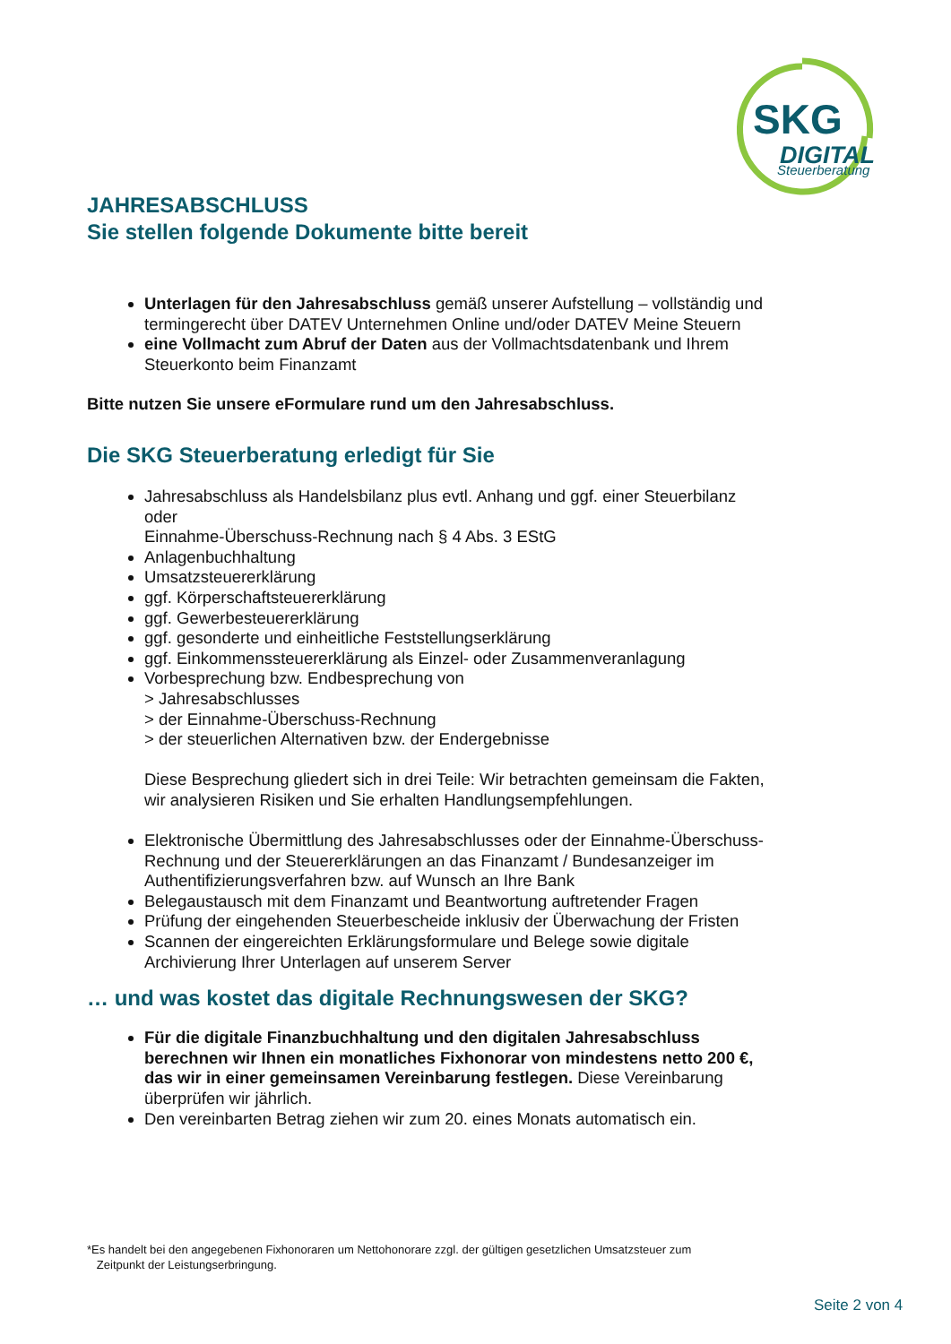SKG
DIGITAL
Steuerberatung
JAHRESABSCHLUSS
Sie stellen folgende Dokumente bitte bereit
Unterlagen für den Jahresabschluss gemäß unserer Aufstellung – vollständig und termingerecht über DATEV Unternehmen Online und/oder DATEV Meine Steuern
eine Vollmacht zum Abruf der Daten aus der Vollmachtsdatenbank und Ihrem Steuerkonto beim Finanzamt
Bitte nutzen Sie unsere eFormulare rund um den Jahresabschluss.
Die SKG Steuerberatung erledigt für Sie
Jahresabschluss als Handelsbilanz plus evtl. Anhang und ggf. einer Steuerbilanz
oder
Einnahme-Überschuss-Rechnung nach § 4 Abs. 3 EStG
Anlagenbuchhaltung
Umsatzsteuererklärung
ggf. Körperschaftsteuererklärung
ggf. Gewerbesteuererklärung
ggf. gesonderte und einheitliche Feststellungserklärung
ggf. Einkommenssteuererklärung als Einzel- oder Zusammenveranlagung
Vorbesprechung bzw. Endbesprechung von
> Jahresabschlusses
> der Einnahme-Überschuss-Rechnung
> der steuerlichen Alternativen bzw. der Endergebnisse
Diese Besprechung gliedert sich in drei Teile: Wir betrachten gemeinsam die Fakten, wir analysieren Risiken und Sie erhalten Handlungsempfehlungen.
Elektronische Übermittlung des Jahresabschlusses oder der Einnahme-Überschuss-Rechnung und der Steuererklärungen an das Finanzamt / Bundesanzeiger im Authentifizierungsverfahren bzw. auf Wunsch an Ihre Bank
Belegaustausch mit dem Finanzamt und Beantwortung auftretender Fragen
Prüfung der eingehenden Steuerbescheide inklusiv der Überwachung der Fristen
Scannen der eingereichten Erklärungsformulare und Belege sowie digitale Archivierung Ihrer Unterlagen auf unserem Server
… und was kostet das digitale Rechnungswesen der SKG?
Für die digitale Finanzbuchhaltung und den digitalen Jahresabschluss berechnen wir Ihnen ein monatliches Fixhonorar von mindestens netto 200 €, das wir in einer gemeinsamen Vereinbarung festlegen. Diese Vereinbarung überprüfen wir jährlich.
Den vereinbarten Betrag ziehen wir zum 20. eines Monats automatisch ein.
*Es handelt bei den angegebenen Fixhonoraren um Nettohonorare zzgl. der gültigen gesetzlichen Umsatzsteuer zum
Zeitpunkt der Leistungserbringung.
Seite 2 von 4